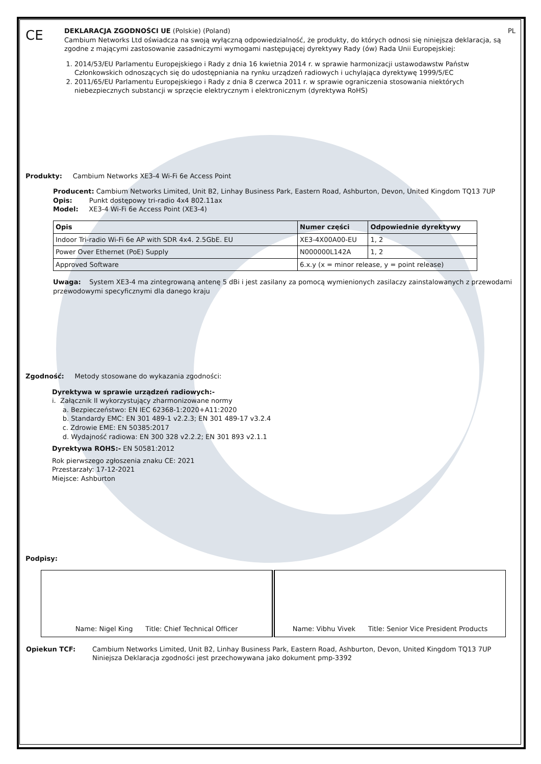CE
DEKLARACJA ZGODNOŚCI UE (Polskie) (Poland) PL
Cambium Networks Ltd oświadcza na swoją wyłączną odpowiedzialność, że produkty, do których odnosi się niniejsza deklaracja, są zgodne z mającymi zastosowanie zasadniczymi wymogami następującej dyrektywy Rady (ów) Rada Unii Europejskiej:
1. 2014/53/EU Parlamentu Europejskiego i Rady z dnia 16 kwietnia 2014 r. w sprawie harmonizacji ustawodawstw Państw Członkowskich odnoszących się do udostępniania na rynku urządzeń radiowych i uchylająca dyrektywę 1999/5/EC
2. 2011/65/EU Parlamentu Europejskiego i Rady z dnia 8 czerwca 2011 r. w sprawie ograniczenia stosowania niektórych niebezpiecznych substancji w sprzęcie elektrycznym i elektronicznym (dyrektywa RoHS)
Produkty: Cambium Networks XE3-4 Wi-Fi 6e Access Point
Producent: Cambium Networks Limited, Unit B2, Linhay Business Park, Eastern Road, Ashburton, Devon, United Kingdom TQ13 7UP
Opis: Punkt dostępowy tri-radio 4x4 802.11ax
Model: XE3-4 Wi-Fi 6e Access Point (XE3-4)
| Opis | Numer części | Odpowiednie dyrektywy |
| --- | --- | --- |
| Indoor Tri-radio Wi-Fi 6e AP with SDR 4x4. 2.5GbE. EU | XE3-4X00A00-EU | 1, 2 |
| Power Over Ethernet (PoE) Supply | N000000L142A | 1, 2 |
| Approved Software | 6.x.y (x = minor release, y = point release) | |
Uwaga: System XE3-4 ma zintegrowaną antenę 5 dBi i jest zasilany za pomocą wymienionych zasilaczy zainstalowanych z przewodami przewodowymi specyficznymi dla danego kraju
Zgodność: Metody stosowane do wykazania zgodności:
Dyrektywa w sprawie urządzeń radiowych:-
i. Załącznik II wykorzystujący zharmonizowane normy
a. Bezpieczeństwo: EN IEC 62368-1:2020+A11:2020
b. Standardy EMC: EN 301 489-1 v2.2.3; EN 301 489-17 v3.2.4
c. Zdrowie EME: EN 50385:2017
d. Wydajność radiowa: EN 300 328 v2.2.2; EN 301 893 v2.1.1
Dyrektywa ROHS:- EN 50581:2012
Rok pierwszego zgłoszenia znaku CE: 2021
Przestarzały: 17-12-2021
Miejsce: Ashburton
Podpisy:
| Name: Nigel King Title: Chief Technical Officer | Name: Vibhu Vivek Title: Senior Vice President Products |
| Opiekun TCF: | Cambium Networks Limited, Unit B2, Linhay Business Park, Eastern Road, Ashburton, Devon, United Kingdom TQ13 7UP Niniejsza Deklaracja zgodności jest przechowywana jako dokument pmp-3392 |